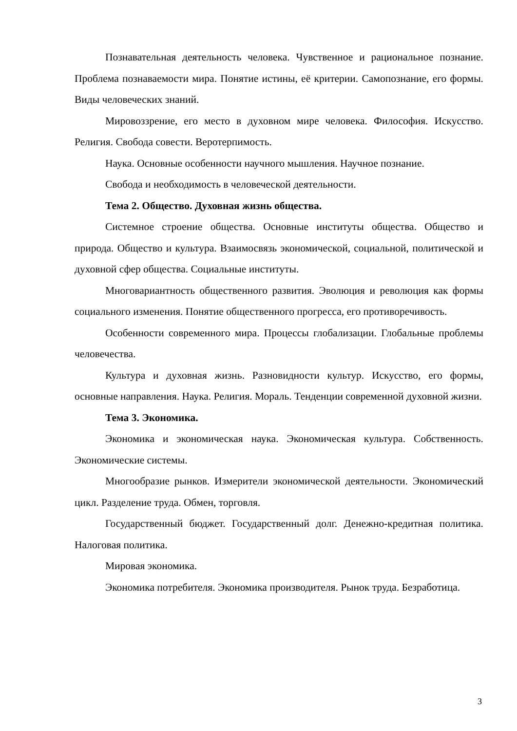Познавательная деятельность человека. Чувственное и рациональное познание. Проблема познаваемости мира. Понятие истины, её критерии. Самопознание, его формы. Виды человеческих знаний.
Мировоззрение, его место в духовном мире человека. Философия. Искусство. Религия. Свобода совести. Веротерпимость.
Наука. Основные особенности научного мышления. Научное познание.
Свобода и необходимость в человеческой деятельности.
Тема 2. Общество. Духовная жизнь общества.
Системное строение общества. Основные институты общества. Общество и природа. Общество и культура. Взаимосвязь экономической, социальной, политической и духовной сфер общества. Социальные институты.
Многовариантность общественного развития. Эволюция и революция как формы социального изменения. Понятие общественного прогресса, его противоречивость.
Особенности современного мира. Процессы глобализации. Глобальные проблемы человечества.
Культура и духовная жизнь. Разновидности культур. Искусство, его формы, основные направления. Наука. Религия. Мораль. Тенденции современной духовной жизни.
Тема 3. Экономика.
Экономика и экономическая наука. Экономическая культура. Собственность. Экономические системы.
Многообразие рынков. Измерители экономической деятельности. Экономический цикл. Разделение труда. Обмен, торговля.
Государственный бюджет. Государственный долг. Денежно-кредитная политика. Налоговая политика.
Мировая экономика.
Экономика потребителя. Экономика производителя. Рынок труда. Безработица.
3